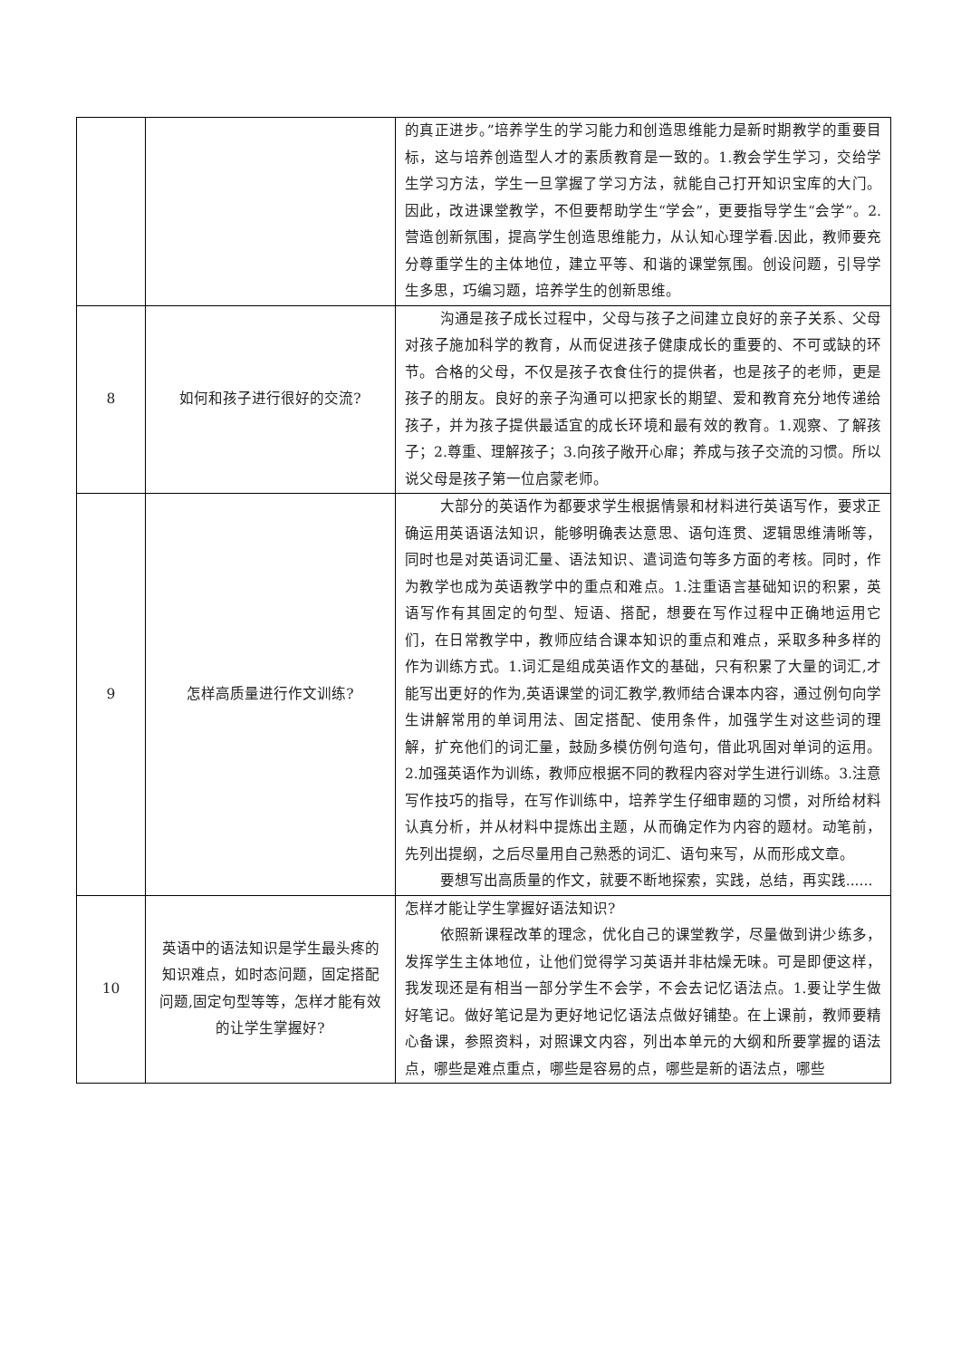| | | 的真正进步。”培养学生的学习能力和创造思维能力是新时期教学的重要目标，这与培养创造型人才的素质教育是一致的。1.教会学生学习，交给学生学习方法，学生一旦掌握了学习方法，就能自己打开知识宝库的大门。因此，改进课堂教学，不但要帮助学生“学会”，更要指导学生“会学”。2.营造创新氛围，提高学生创造思维能力，从认知心理学看.因此，教师要充分尊重学生的主体地位，建立平等、和谐的课堂氛围。创设问题，引导学生多思，巧编习题，培养学生的创新思维。 |
| 8 | 如何和孩子进行很好的交流? | 沟通是孩子成长过程中，父母与孩子之间建立良好的亲子关系、父母对孩子施加科学的教育，从而促进孩子健康成长的重要的、不可或缺的环节。合格的父母，不仅是孩子衣食住行的提供者，也是孩子的老师，更是孩子的朋友。良好的亲子沟通可以把家长的期望、爱和教育充分地传递给孩子，并为孩子提供最适宜的成长环境和最有效的教育。1.观察、了解孩子；2.尊重、理解孩子；3.向孩子敞开心扉；养成与孩子交流的习惯。所以说父母是孩子第一位启蒙老师。 |
| 9 | 怎样高质量进行作文训练? | 大部分的英语作为都要求学生根据情景和材料进行英语写作，要求正确运用英语语法知识，能够明确表达意思、语句连贯、逻辑思维清晰等，同时也是对英语词汇量、语法知识、遣词造句等多方面的考核。同时，作为教学也成为英语教学中的重点和难点。1.注重语言基础知识的积累，英语写作有其固定的句型、短语、搭配，想要在写作过程中正确地运用它们，在日常教学中，教师应结合课本知识的重点和难点，采取多种多样的作为训练方式。1.词汇是组成英语作文的基础，只有积累了大量的词汇,才能写出更好的作为,英语课堂的词汇教学,教师结合课本内容，通过例句向学生讲解常用的单词用法、固定搭配、使用条件，加强学生对这些词的理解，扩充他们的词汇量，鼓励多模仿例句造句，借此巩固对单词的运用。2.加强英语作为训练，教师应根据不同的教程内容对学生进行训练。3.注意写作技巧的指导，在写作训练中，培养学生仔细审题的习惯，对所给材料认真分析，并从材料中提炼出主题，从而确定作为内容的题材。动笔前，先列出提纲，之后尽量用自己熟悉的词汇、语句来写，从而形成文章。 要想写出高质量的作文，就要不断地探索，实践，总结，再实践...... |
| 10 | 英语中的语法知识是学生最头疼的知识难点，如时态问题，固定搭配问题,固定句型等等，怎样才能有效的让学生掌握好? | 怎样才能让学生掌握好语法知识? 依照新课程改革的理念，优化自己的课堂教学，尽量做到讲少练多，发挥学生主体地位，让他们觉得学习英语并非枯燥无味。可是即便这样，我发现还是有相当一部分学生不会学，不会去记忆语法点。1.要让学生做好笔记。做好笔记是为更好地记忆语法点做好铺垫。在上课前，教师要精心备课，参照资料，对照课文内容，列出本单元的大纲和所要掌握的语法点，哪些是难点重点，哪些是容易的点，哪些是新的语法点，哪些 |